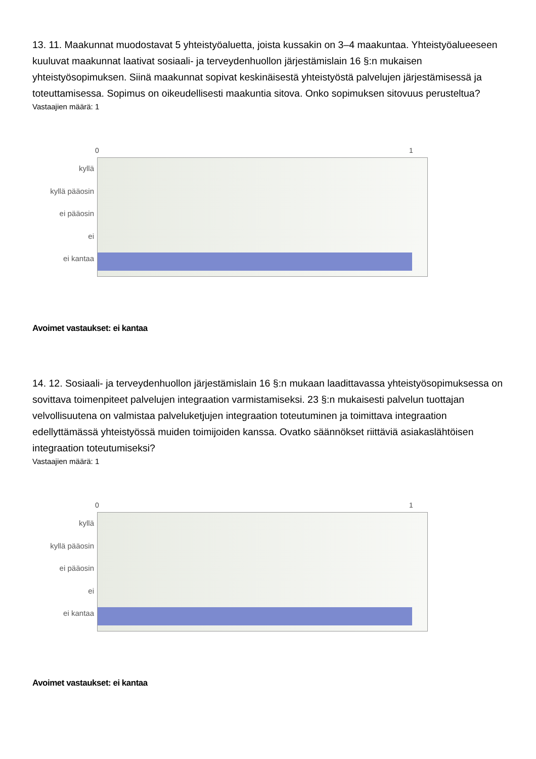13. 11. Maakunnat muodostavat 5 yhteistyöaluetta, joista kussakin on 3–4 maakuntaa. Yhteistyöalueeseen kuuluvat maakunnat laativat sosiaali- ja terveydenhuollon järjestämislain 16 §:n mukaisen yhteistyösopimuksen. Siinä maakunnat sopivat keskinäisestä yhteistyöstä palvelujen järjestämisessä ja toteuttamisessa. Sopimus on oikeudellisesti maakuntia sitova. Onko sopimuksen sitovuus perusteltua?
Vastaajien määrä: 1
0 1
kyllä
kyllä pääosin
ei pääosin
ei
ei kantaa
Avoimet vastaukset: ei kantaa
14. 12. Sosiaali- ja terveydenhuollon järjestämislain 16 §:n mukaan laadittavassa yhteistyösopimuksessa on sovittava toimenpiteet palvelujen integraation varmistamiseksi. 23 §:n mukaisesti palvelun tuottajan velvollisuutena on valmistaa palveluketjujen integraation toteutuminen ja toimittava integraation edellyttämässä yhteistyössä muiden toimijoiden kanssa. Ovatko säännökset riittäviä asiakaslähtöisen integraation toteutumiseksi?
Vastaajien määrä: 1
0 1
kyllä
kyllä pääosin
ei pääosin
ei
ei kantaa
Avoimet vastaukset: ei kantaa